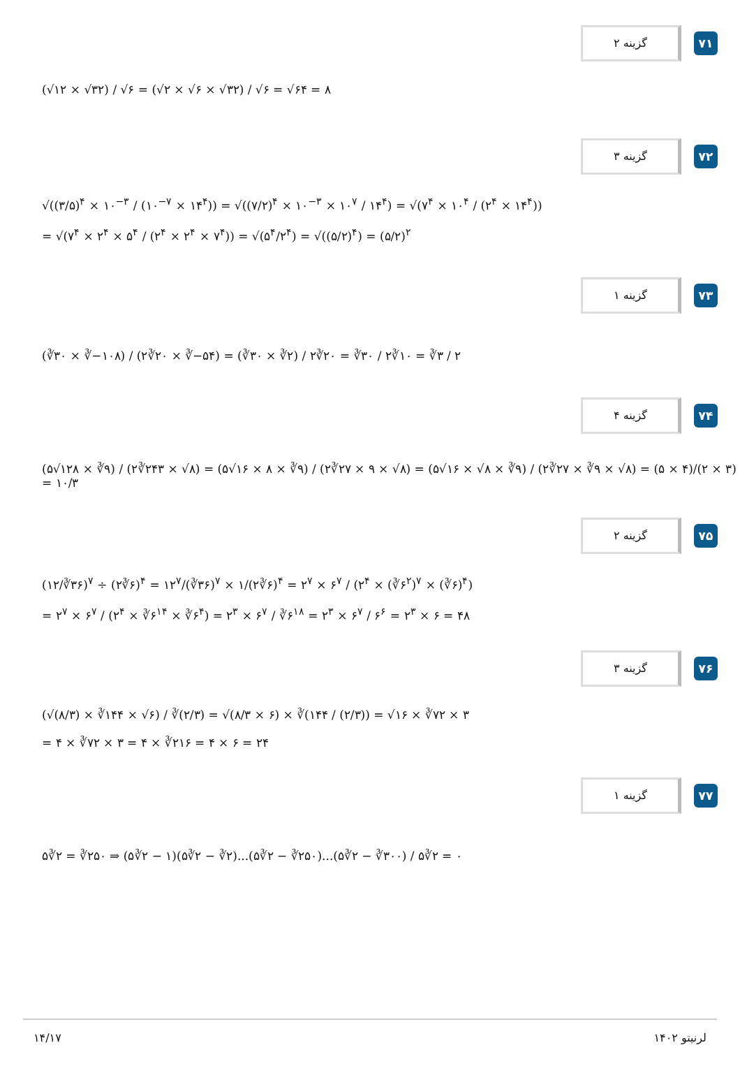گزینه ۲
۷۱
(√۱۲ × √۳۲) / √۶ = (√۲ × √۶ × √۳۲) / √۶ = √۶۴ = ۸
گزینه ۳
۷۲
√((۳/۵)<sup>۴</sup> × ۱۰<sup>−۳</sup> / (۱۰<sup>−۷</sup> × ۱۴<sup>۴</sup>)) = √((۷/۲)<sup>۴</sup> × ۱۰<sup>−۳</sup> × ۱۰<sup>۷</sup> / ۱۴<sup>۴</sup>) = √(۷<sup>۴</sup> × ۱۰<sup>۴</sup> / (۲<sup>۴</sup> × ۱۴<sup>۴</sup>))
= √(۷<sup>۴</sup> × ۲<sup>۴</sup> × ۵<sup>۴</sup> / (۲<sup>۴</sup> × ۲<sup>۴</sup> × ۷<sup>۴</sup>)) = √(۵<sup>۴</sup>/۲<sup>۴</sup>) = √((۵/۲)<sup>۴</sup>) = (۵/۲)<sup>۲</sup>
گزینه ۱
۷۳
(∛۳۰ × ∛−۱۰۸) / (۲∛۲۰ × ∛−۵۴) = (∛۳۰ × ∛۲) / ۲∛۲۰ = ∛۳۰ / ۲∛۱۰ = ∛۳ / ۲
گزینه ۴
۷۴
(۵√۱۲۸ × ∛۹) / (۲∛۲۴۳ × √۸) = (۵√۱۶ × ۸ × ∛۹) / (۲∛۲۷ × ۹ × √۸) = (۵√۱۶ × √۸ × ∛۹) / (۲∛۲۷ × ∛۹ × √۸) = (۵ × ۴)/(۲ × ۳) = ۱۰/۳
گزینه ۲
۷۵
(۱۲/∛۳۶)<sup>۷</sup> ÷ (۲∛۶)<sup>۴</sup> = ۱۲<sup>۷</sup>/(∛۳۶)<sup>۷</sup> × ۱/(۲∛۶)<sup>۴</sup> = ۲<sup>۷</sup> × ۶<sup>۷</sup> / (۲<sup>۴</sup> × (∛۶<sup>۲</sup>)<sup>۷</sup> × (∛۶)<sup>۴</sup>)
= ۲<sup>۷</sup> × ۶<sup>۷</sup> / (۲<sup>۴</sup> × ∛۶<sup>۱۴</sup> × ∛۶<sup>۴</sup>) = ۲<sup>۳</sup> × ۶<sup>۷</sup> / ∛۶<sup>۱۸</sup> = ۲<sup>۳</sup> × ۶<sup>۷</sup> / ۶<sup>۶</sup> = ۲<sup>۳</sup> × ۶ = ۴۸
گزینه ۳
۷۶
(√(۸/۳) × ∛۱۴۴ × √۶) / ∛(۲/۳) = √(۸/۳ × ۶) × ∛(۱۴۴ / (۲/۳)) = √۱۶ × ∛۷۲ × ۳
= ۴ × ∛۷۲ × ۳ = ۴ × ∛۲۱۶ = ۴ × ۶ = ۲۴
گزینه ۱
۷۷
۵∛۲ = ∛۲۵۰ ⇒ (۵∛۲ − ۱)(۵∛۲ − ∛۲)...(۵∛۲ − ∛۲۵۰)...(۵∛۲ − ∛۳۰۰) / ۵∛۲ = ۰
۱۴/۱۷ لرنیتو ۱۴۰۲